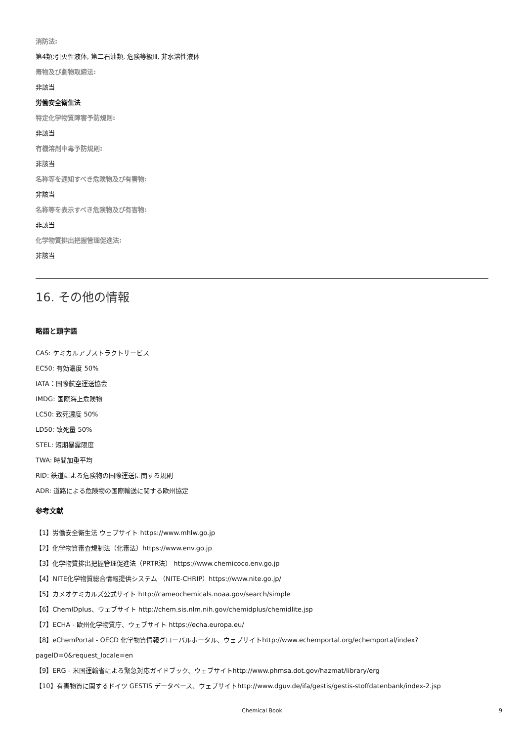消防法:
第4類:引火性液体, 第二石油類, 危険等級Ⅲ, 非水溶性液体
毒物及び劇物取締法:
非該当
労働安全衛生法
特定化学物質障害予防規則:
非該当
有機溶剤中毒予防規則:
非該当
名称等を通知すべき危険物及び有害物:
非該当
名称等を表示すべき危険物及び有害物:
非該当
化学物質排出把握管理促進法:
非該当
16. その他の情報
略語と頭字語
CAS: ケミカルアブストラクトサービス
EC50: 有効濃度 50%
IATA：国際航空運送協会
IMDG: 国際海上危険物
LC50: 致死濃度 50%
LD50: 致死量 50%
STEL: 短期暴露限度
TWA: 時間加重平均
RID: 鉄道による危険物の国際運送に関する規則
ADR: 道路による危険物の国際輸送に関する欧州協定
参考文献
【1】労働安全衛生法 ウェブサイト https://www.mhlw.go.jp
【2】化学物質審査規制法（化審法）https://www.env.go.jp
【3】化学物質排出把握管理促進法（PRTR法） https://www.chemicoco.env.go.jp
【4】NITE化学物質総合情報提供システム （NITE-CHRIP）https://www.nite.go.jp/
【5】カメオケミカルズ公式サイト http://cameochemicals.noaa.gov/search/simple
【6】ChemIDplus、ウェブサイト http://chem.sis.nlm.nih.gov/chemidplus/chemidlite.jsp
【7】ECHA - 欧州化学物質庁、ウェブサイト https://echa.europa.eu/
【8】eChemPortal - OECD 化学物質情報グローバルポータル、ウェブサイトhttp://www.echemportal.org/echemportal/index?pageID=0&request_locale=en
【9】ERG - 米国運輸省による緊急対応ガイドブック、ウェブサイトhttp://www.phmsa.dot.gov/hazmat/library/erg
【10】有害物質に関するドイツ GESTIS データベース、ウェブサイトhttp://www.dguv.de/ifa/gestis/gestis-stoffdatenbank/index-2.jsp
Chemical Book 9